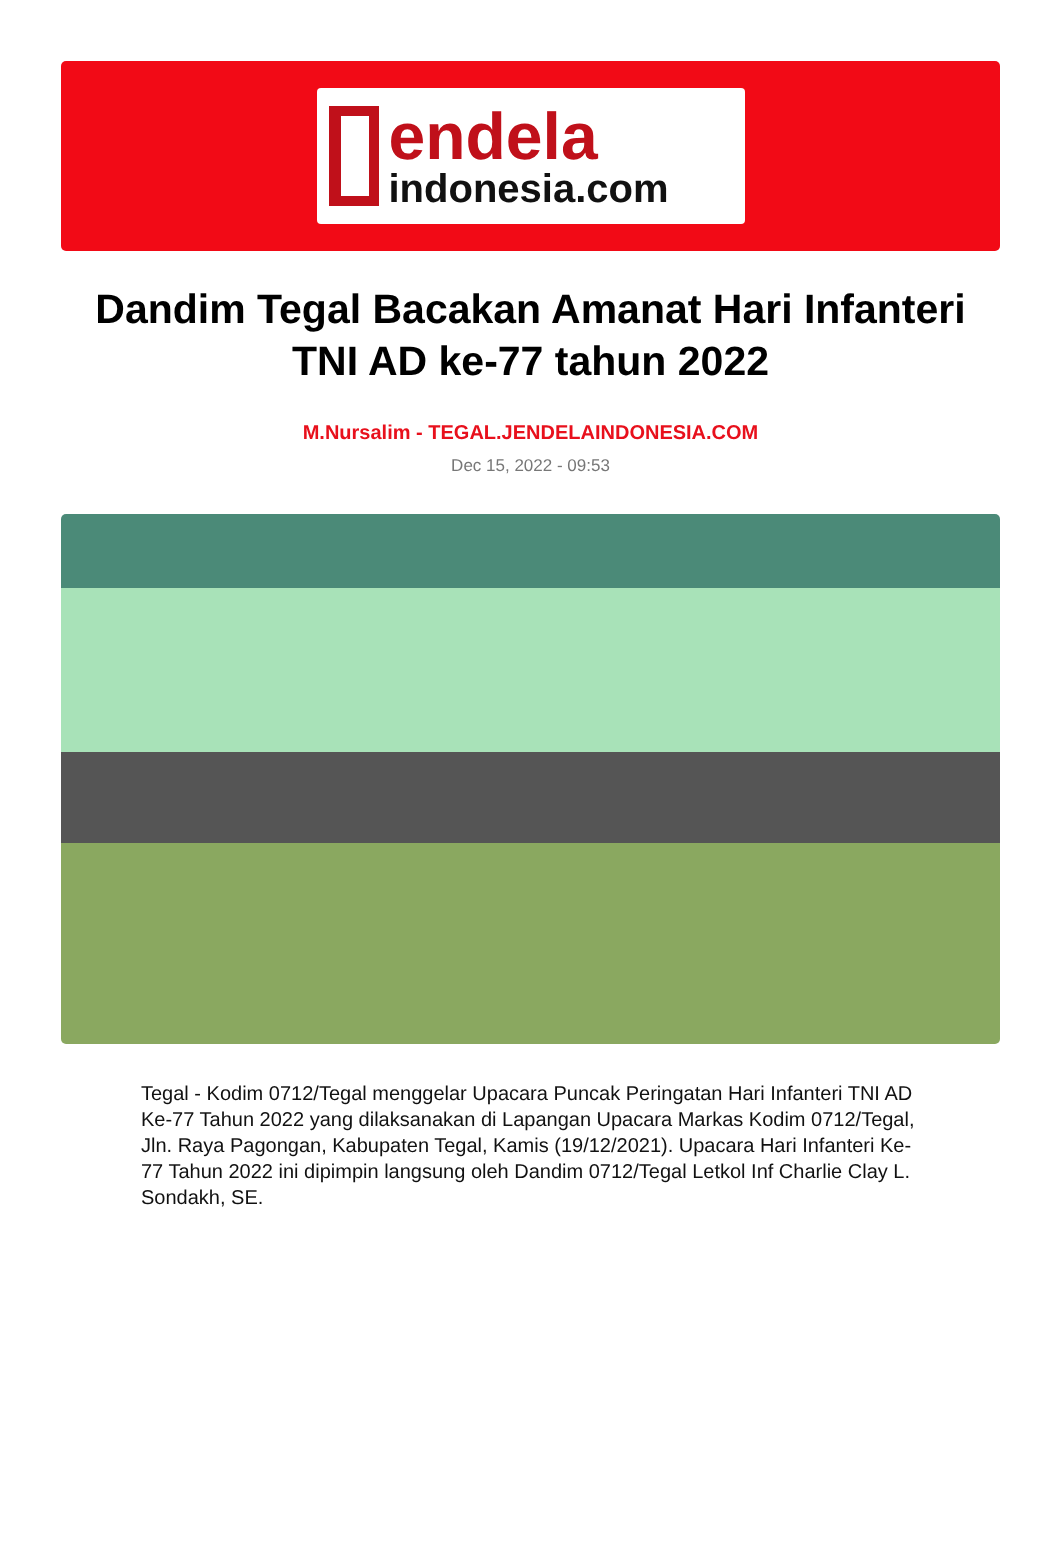endela
indonesia.com
Dandim Tegal Bacakan Amanat Hari Infanteri TNI AD ke-77 tahun 2022
M.Nursalim - TEGAL.JENDELAINDONESIA.COM
Dec 15, 2022 - 09:53
Tegal - Kodim 0712/Tegal menggelar Upacara Puncak Peringatan Hari Infanteri TNI AD Ke-77 Tahun 2022 yang dilaksanakan di Lapangan Upacara Markas Kodim 0712/Tegal, Jln. Raya Pagongan, Kabupaten Tegal, Kamis (19/12/2021). Upacara Hari Infanteri Ke-77 Tahun 2022 ini dipimpin langsung oleh Dandim 0712/Tegal Letkol Inf Charlie Clay L. Sondakh, SE.